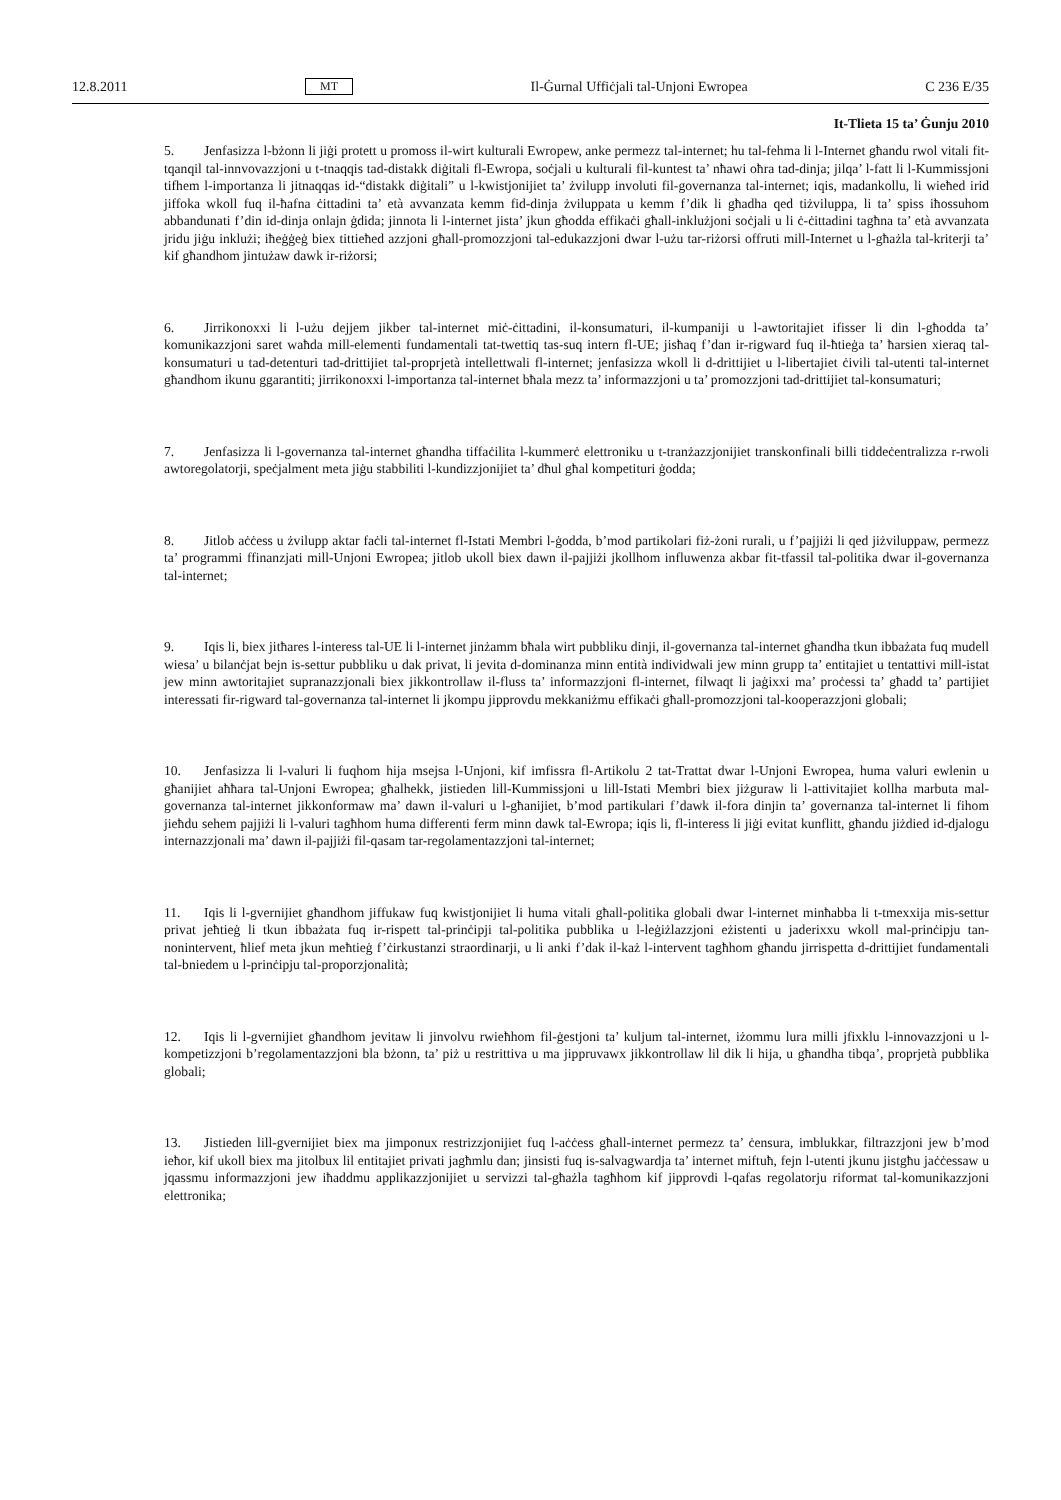12.8.2011 MT Il-Ġurnal Uffiċjali tal-Unjoni Ewropea C 236 E/35
It-Tlieta 15 ta’ Ġunju 2010
5. Jenfasizza l-bżonn li jiġi protett u promoss il-wirt kulturali Ewropew, anke permezz tal-internet; hu tal-fehma li l-Internet għandu rwol vitali fit-tqanqil tal-innvovazzjoni u t-tnaqqis tad-distakk diġitali fl-Ewropa, soċjali u kulturali fil-kuntest ta’ nħawi oħra tad-dinja; jilqa’ l-fatt li l-Kummissjoni tifhem l-importanza li jitnaqqas id-“distakk diġitali” u l-kwistjonijiet ta’ żvilupp involuti fil-governanza tal-internet; iqis, madankollu, li wieħed irid jiffoka wkoll fuq il-ħafna ċittadini ta’ età avvanzata kemm fid-dinja żviluppata u kemm f’dik li għadha qed tiżviluppa, li ta’ spiss iħossuhom abbandunati f’din id-dinja onlajn ġdida; jinnota li l-internet jista’ jkun għodda effikaċi għall-inklużjoni soċjali u li ċ-ċittadini tagħna ta’ età avvanzata jridu jiġu inklużi; iħeġġeġ biex tittieħed azzjoni għall-promozzjoni tal-edukazzjoni dwar l-użu tar-riżorsi offruti mill-Internet u l-għażla tal-kriterji ta’ kif għandhom jintużaw dawk ir-riżorsi;
6. Jirrikonoxxi li l-użu dejjem jikber tal-internet miċ-ċittadini, il-konsumaturi, il-kumpaniji u l-awtoritajiet ifisser li din l-għodda ta’ komunikazzjoni saret waħda mill-elementi fundamentali tat-twettiq tas-suq intern fl-UE; jisħaq f’dan ir-rigward fuq il-ħtieġa ta’ ħarsien xieraq tal-konsumaturi u tad-detenturi tad-drittijiet tal-proprjetà intellettwali fl-internet; jenfasizza wkoll li d-drittijiet u l-libertajiet ċivili tal-utenti tal-internet għandhom ikunu ggarantiti; jirrikonoxxi l-importanza tal-internet bħala mezz ta’ informazzjoni u ta’ promozzjoni tad-drittijiet tal-konsumaturi;
7. Jenfasizza li l-governanza tal-internet għandha tiffaċilita l-kummerċ elettroniku u t-tranżazzjonijiet transkonfinali billi tiddeċentralizza r-rwoli awtoregolatorji, speċjalment meta jiġu stabbiliti l-kundizzjonijiet ta’ dħul għal kompetituri ġodda;
8. Jitlob aċċess u żvilupp aktar faċli tal-internet fl-Istati Membri l-ġodda, b’mod partikolari fiż-żoni rurali, u f’pajjiżi li qed jiżviluppaw, permezz ta’ programmi ffinanzjati mill-Unjoni Ewropea; jitlob ukoll biex dawn il-pajjiżi jkollhom influwenza akbar fit-tfassil tal-politika dwar il-governanza tal-internet;
9. Iqis li, biex jitħares l-interess tal-UE li l-internet jinżamm bħala wirt pubbliku dinji, il-governanza tal-internet għandha tkun ibbażata fuq mudell wiesa’ u bilanċjat bejn is-settur pubbliku u dak privat, li jevita d-dominanza minn entità individwali jew minn grupp ta’ entitajiet u tentattivi mill-istat jew minn awtoritajiet supranazzjonali biex jikkontrollaw il-fluss ta’ informazzjoni fl-internet, filwaqt li jaġixxi ma’ proċessi ta’ għadd ta’ partijiet interessati fir-rigward tal-governanza tal-internet li jkompu jipprovdu mekkaniżmu effikaċi għall-promozzjoni tal-kooperazzjoni globali;
10. Jenfasizza li l-valuri li fuqhom hija msejsa l-Unjoni, kif imfissra fl-Artikolu 2 tat-Trattat dwar l-Unjoni Ewropea, huma valuri ewlenin u għanijiet aħħara tal-Unjoni Ewropea; għalhekk, jistieden lill-Kummissjoni u lill-Istati Membri biex jiżguraw li l-attivitajiet kollha marbuta mal-governanza tal-internet jikkonformaw ma’ dawn il-valuri u l-għanijiet, b’mod partikulari f’dawk il-fora dinjin ta’ governanza tal-internet li fihom jieħdu sehem pajjiżi li l-valuri tagħhom huma differenti ferm minn dawk tal-Ewropa; iqis li, fl-interess li jiġi evitat kunflitt, għandu jiżdied id-djalogu internazzjonali ma’ dawn il-pajjiżi fil-qasam tar-regolamentazzjoni tal-internet;
11. Iqis li l-gvernijiet għandhom jiffukaw fuq kwistjonijiet li huma vitali għall-politika globali dwar l-internet minħabba li t-tmexxija mis-settur privat jeħtieġ li tkun ibbażata fuq ir-rispett tal-prinċipji tal-politika pubblika u l-leġiżlazzjoni eżistenti u jaderixxu wkoll mal-prinċipju tan-nonintervent, ħlief meta jkun meħtieġ f’ċirkustanzi straordinarji, u li anki f’dak il-każ l-intervent tagħhom għandu jirrispetta d-drittijiet fundamentali tal-bniedem u l-prinċipju tal-proporzjonalità;
12. Iqis li l-gvernijiet għandhom jevitaw li jinvolvu rwieħhom fil-ġestjoni ta’ kuljum tal-internet, iżommu lura milli jfixklu l-innovazzjoni u l-kompetizzjoni b’regolamentazzjoni bla bżonn, ta’ piż u restrittiva u ma jippruvawx jikkontrollaw lil dik li hija, u għandha tibqa’, proprjetà pubblika globali;
13. Jistieden lill-gvernijiet biex ma jimponux restrizzjonijiet fuq l-aċċess għall-internet permezz ta’ ċensura, imblukkar, filtrazzjoni jew b’mod ieħor, kif ukoll biex ma jitolbux lil entitajiet privati jagħmlu dan; jinsisti fuq is-salvagwardja ta’ internet miftuħ, fejn l-utenti jkunu jistgħu jaċċessaw u jqassmu informazzjoni jew iħaddmu applikazzjonijiet u servizzi tal-għażla tagħhom kif jipprovdi l-qafas regolatorju riformat tal-komunikazzjoni elettronika;